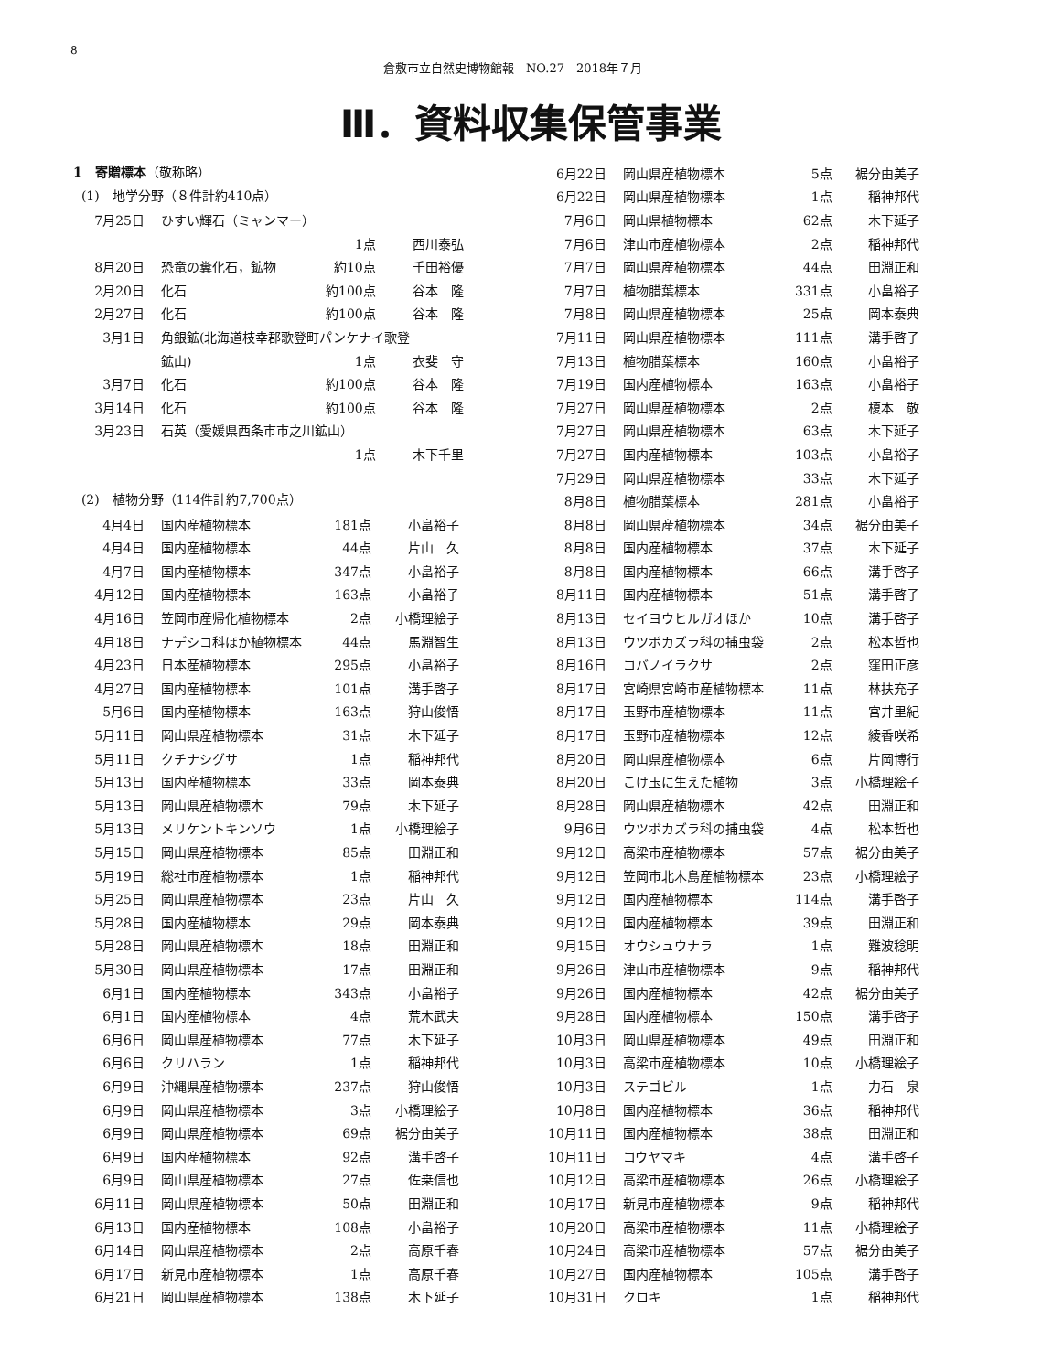8
倉敷市立自然史博物館報　NO.27　2018年７月
Ⅲ．資料収集保管事業
1　寄贈標本（敬称略）
(1)　地学分野（８件計約410点）
| 7月25日 | ひすい輝石（ミャンマー） | | |
| | | 1点 | 西川泰弘 |
| 8月20日 | 恐竜の糞化石，鉱物 | 約10点 | 千田裕優 |
| 2月20日 | 化石 | 約100点 | 谷本 隆 |
| 2月27日 | 化石 | 約100点 | 谷本 隆 |
| 3月1日 | 角銀鉱(北海道枝幸郡歌登町パンケナイ歌登 | | |
| | 鉱山) | 1点 | 衣斐 守 |
| 3月7日 | 化石 | 約100点 | 谷本 隆 |
| 3月14日 | 化石 | 約100点 | 谷本 隆 |
| 3月23日 | 石英（愛媛県西条市市之川鉱山） | | |
| | | 1点 | 木下千里 |
(2)　植物分野（114件計約7,700点）
| 4月4日 | 国内産植物標本 | 181点 | 小畠裕子 |
| 4月4日 | 国内産植物標本 | 44点 | 片山 久 |
| 4月7日 | 国内産植物標本 | 347点 | 小畠裕子 |
| 4月12日 | 国内産植物標本 | 163点 | 小畠裕子 |
| 4月16日 | 笠岡市産帰化植物標本 | 2点 | 小橋理絵子 |
| 4月18日 | ナデシコ科ほか植物標本 | 44点 | 馬淵智生 |
| 4月23日 | 日本産植物標本 | 295点 | 小畠裕子 |
| 4月27日 | 国内産植物標本 | 101点 | 溝手啓子 |
| 5月6日 | 国内産植物標本 | 163点 | 狩山俊悟 |
| 5月11日 | 岡山県産植物標本 | 31点 | 木下延子 |
| 5月11日 | クチナシグサ | 1点 | 稲神邦代 |
| 5月13日 | 国内産植物標本 | 33点 | 岡本泰典 |
| 5月13日 | 岡山県産植物標本 | 79点 | 木下延子 |
| 5月13日 | メリケントキンソウ | 1点 | 小橋理絵子 |
| 5月15日 | 岡山県産植物標本 | 85点 | 田淵正和 |
| 5月19日 | 総社市産植物標本 | 1点 | 稲神邦代 |
| 5月25日 | 岡山県産植物標本 | 23点 | 片山 久 |
| 5月28日 | 国内産植物標本 | 29点 | 岡本泰典 |
| 5月28日 | 岡山県産植物標本 | 18点 | 田淵正和 |
| 5月30日 | 岡山県産植物標本 | 17点 | 田淵正和 |
| 6月1日 | 国内産植物標本 | 343点 | 小畠裕子 |
| 6月1日 | 国内産植物標本 | 4点 | 荒木武夫 |
| 6月6日 | 岡山県産植物標本 | 77点 | 木下延子 |
| 6月6日 | クリハラン | 1点 | 稲神邦代 |
| 6月9日 | 沖縄県産植物標本 | 237点 | 狩山俊悟 |
| 6月9日 | 岡山県産植物標本 | 3点 | 小橋理絵子 |
| 6月9日 | 岡山県産植物標本 | 69点 | 裾分由美子 |
| 6月9日 | 国内産植物標本 | 92点 | 溝手啓子 |
| 6月9日 | 岡山県産植物標本 | 27点 | 佐桒信也 |
| 6月11日 | 岡山県産植物標本 | 50点 | 田淵正和 |
| 6月13日 | 国内産植物標本 | 108点 | 小畠裕子 |
| 6月14日 | 岡山県産植物標本 | 2点 | 高原千春 |
| 6月17日 | 新見市産植物標本 | 1点 | 高原千春 |
| 6月21日 | 岡山県産植物標本 | 138点 | 木下延子 |
| 6月22日 | 岡山県産植物標本 | 5点 | 裾分由美子 |
| 6月22日 | 岡山県産植物標本 | 1点 | 稲神邦代 |
| 7月6日 | 岡山県植物標本 | 62点 | 木下延子 |
| 7月6日 | 津山市産植物標本 | 2点 | 稲神邦代 |
| 7月7日 | 岡山県産植物標本 | 44点 | 田淵正和 |
| 7月7日 | 植物腊葉標本 | 331点 | 小畠裕子 |
| 7月8日 | 岡山県産植物標本 | 25点 | 岡本泰典 |
| 7月11日 | 岡山県産植物標本 | 111点 | 溝手啓子 |
| 7月13日 | 植物腊葉標本 | 160点 | 小畠裕子 |
| 7月19日 | 国内産植物標本 | 163点 | 小畠裕子 |
| 7月27日 | 岡山県産植物標本 | 2点 | 榎本 敬 |
| 7月27日 | 岡山県産植物標本 | 63点 | 木下延子 |
| 7月27日 | 国内産植物標本 | 103点 | 小畠裕子 |
| 7月29日 | 岡山県産植物標本 | 33点 | 木下延子 |
| 8月8日 | 植物腊葉標本 | 281点 | 小畠裕子 |
| 8月8日 | 岡山県産植物標本 | 34点 | 裾分由美子 |
| 8月8日 | 国内産植物標本 | 37点 | 木下延子 |
| 8月8日 | 国内産植物標本 | 66点 | 溝手啓子 |
| 8月11日 | 国内産植物標本 | 51点 | 溝手啓子 |
| 8月13日 | セイヨウヒルガオほか | 10点 | 溝手啓子 |
| 8月13日 | ウツボカズラ科の捕虫袋 | 2点 | 松本哲也 |
| 8月16日 | コバノイラクサ | 2点 | 窪田正彦 |
| 8月17日 | 宮崎県宮崎市産植物標本 | 11点 | 林扶充子 |
| 8月17日 | 玉野市産植物標本 | 11点 | 宮井里紀 |
| 8月17日 | 玉野市産植物標本 | 12点 | 綾香咲希 |
| 8月20日 | 岡山県産植物標本 | 6点 | 片岡博行 |
| 8月20日 | こけ玉に生えた植物 | 3点 | 小橋理絵子 |
| 8月28日 | 岡山県産植物標本 | 42点 | 田淵正和 |
| 9月6日 | ウツボカズラ科の捕虫袋 | 4点 | 松本哲也 |
| 9月12日 | 高梁市産植物標本 | 57点 | 裾分由美子 |
| 9月12日 | 笠岡市北木島産植物標本 | 23点 | 小橋理絵子 |
| 9月12日 | 国内産植物標本 | 114点 | 溝手啓子 |
| 9月12日 | 国内産植物標本 | 39点 | 田淵正和 |
| 9月15日 | オウシュウナラ | 1点 | 難波稔明 |
| 9月26日 | 津山市産植物標本 | 9点 | 稲神邦代 |
| 9月26日 | 国内産植物標本 | 42点 | 裾分由美子 |
| 9月28日 | 国内産植物標本 | 150点 | 溝手啓子 |
| 10月3日 | 岡山県産植物標本 | 49点 | 田淵正和 |
| 10月3日 | 高梁市産植物標本 | 10点 | 小橋理絵子 |
| 10月3日 | ステゴビル | 1点 | 力石 泉 |
| 10月8日 | 国内産植物標本 | 36点 | 稲神邦代 |
| 10月11日 | 国内産植物標本 | 38点 | 田淵正和 |
| 10月11日 | コウヤマキ | 4点 | 溝手啓子 |
| 10月12日 | 高梁市産植物標本 | 26点 | 小橋理絵子 |
| 10月17日 | 新見市産植物標本 | 9点 | 稲神邦代 |
| 10月20日 | 高梁市産植物標本 | 11点 | 小橋理絵子 |
| 10月24日 | 高梁市産植物標本 | 57点 | 裾分由美子 |
| 10月27日 | 国内産植物標本 | 105点 | 溝手啓子 |
| 10月31日 | クロキ | 1点 | 稲神邦代 |